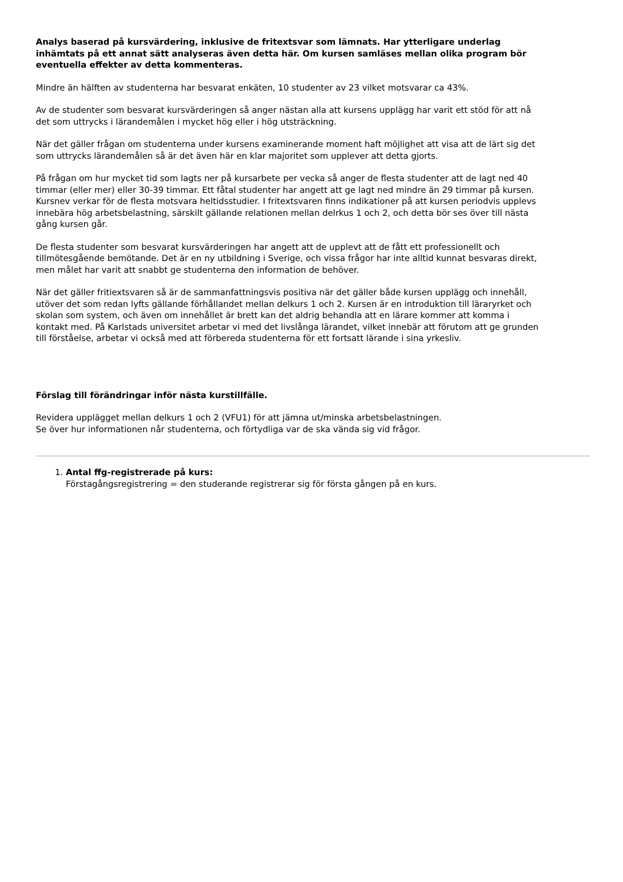Analys baserad på kursvärdering, inklusive de fritextsvar som lämnats. Har ytterligare underlag inhämtats på ett annat sätt analyseras även detta här. Om kursen samläses mellan olika program bör eventuella effekter av detta kommenteras.
Mindre än hälften av studenterna har besvarat enkäten, 10 studenter av 23 vilket motsvarar ca 43%.
Av de studenter som besvarat kursvärderingen så anger nästan alla att kursens upplägg har varit ett stöd för att nå det som uttrycks i lärandemålen i mycket hög eller i hög utsträckning.
När det gäller frågan om studenterna under kursens examinerande moment haft möjlighet att visa att de lärt sig det som uttrycks lärandemålen så är det även här en klar majoritet som upplever att detta gjorts.
På frågan om hur mycket tid som lagts ner på kursarbete per vecka så anger de flesta studenter att de lagt ned 40 timmar (eller mer) eller 30-39 timmar. Ett fåtal studenter har angett att ge lagt ned mindre än 29 timmar på kursen. Kursnev verkar för de flesta motsvara heltidsstudier. I fritextsvaren finns indikationer på att kursen periodvis upplevs innebära hög arbetsbelastning, särskilt gällande relationen mellan delrkus 1 och 2, och detta bör ses över till nästa gång kursen går.
De flesta studenter som besvarat kursvärderingen har angett att de upplevt att de fått ett professionellt och tillmötesgående bemötande. Det är en ny utbildning i Sverige, och vissa frågor har inte alltid kunnat besvaras direkt, men målet har varit att snabbt ge studenterna den information de behöver.
När det gäller fritiextsvaren så är de sammanfattningsvis positiva när det gäller både kursen upplägg och innehåll, utöver det som redan lyfts gällande förhållandet mellan delkurs 1 och 2. Kursen är en introduktion till läraryrket och skolan som system, och även om innehållet är brett kan det aldrig behandla att en lärare kommer att komma i kontakt med. På Karlstads universitet arbetar vi med det livslånga lärandet, vilket innebär att förutom att ge grunden till förståelse, arbetar vi också med att förbereda studenterna för ett fortsatt lärande i sina yrkesliv.
Förslag till förändringar inför nästa kurstillfälle.
Revidera upplägget mellan delkurs 1 och 2 (VFU1) för att jämna ut/minska arbetsbelastningen.
Se över hur informationen når studenterna, och förtydliga var de ska vända sig vid frågor.
1. Antal ffg-registrerade på kurs:
Förstagångsregistrering = den studerande registrerar sig för första gången på en kurs.